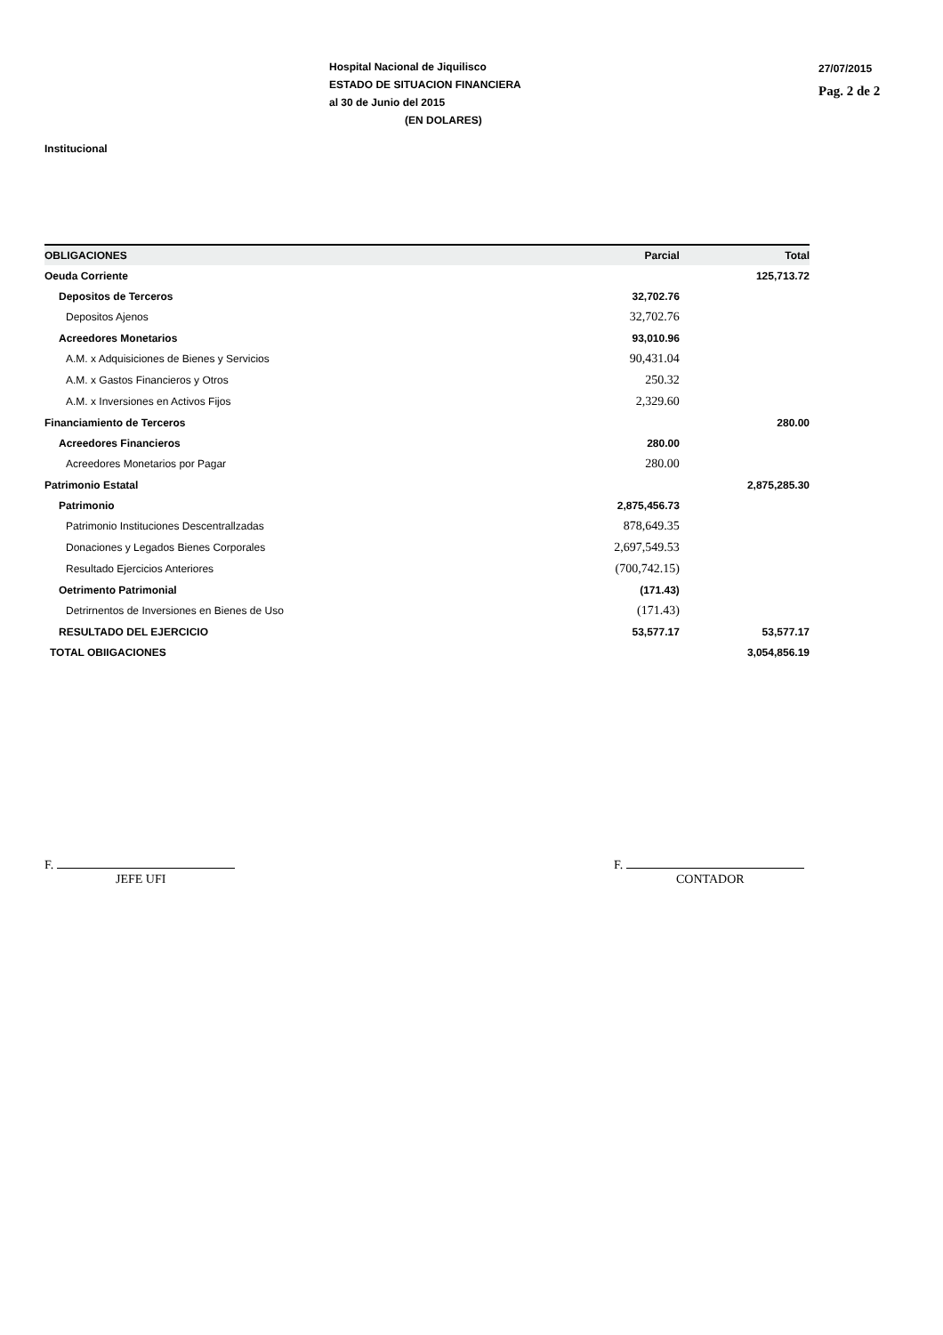Hospital Nacional de Jiquilisco
ESTADO DE SITUACION FINANCIERA
al 30 de Junio del 2015
(EN DOLARES)
27/07/2015
Pag. 2 de 2
Institucional
| OBLIGACIONES | Parcial | Total |
| --- | --- | --- |
| Oeuda Corriente | | 125,713.72 |
| Depositos de Terceros | 32,702.76 | |
| Depositos Ajenos | 32,702.76 | |
| Acreedores Monetarios | 93,010.96 | |
| A.M. x Adquisiciones de Bienes y Servicios | 90,431.04 | |
| A.M. x Gastos Financieros y Otros | 250.32 | |
| A.M. x Inversiones en Activos Fijos | 2,329.60 | |
| Financiamiento de Terceros | | 280.00 |
| Acreedores Financieros | 280.00 | |
| Acreedores Monetarios por Pagar | 280.00 | |
| Patrimonio Estatal | | 2,875,285.30 |
| Patrimonio | 2,875,456.73 | |
| Patrimonio Instituciones Descentrallzadas | 878,649.35 | |
| Donaciones y Legados Bienes Corporales | 2,697,549.53 | |
| Resultado Ejercicios Anteriores | (700,742.15) | |
| Oetrimento Patrimonial | (171.43) | |
| Detrirnentos de Inversiones en Bienes de Uso | (171.43) | |
| RESULTADO DEL EJERCICIO | 53,577.17 | 53,577.17 |
| TOTAL OBIIGACIONES | | 3,054,856.19 |
F.
JEFE UFI
F.
CONTADOR